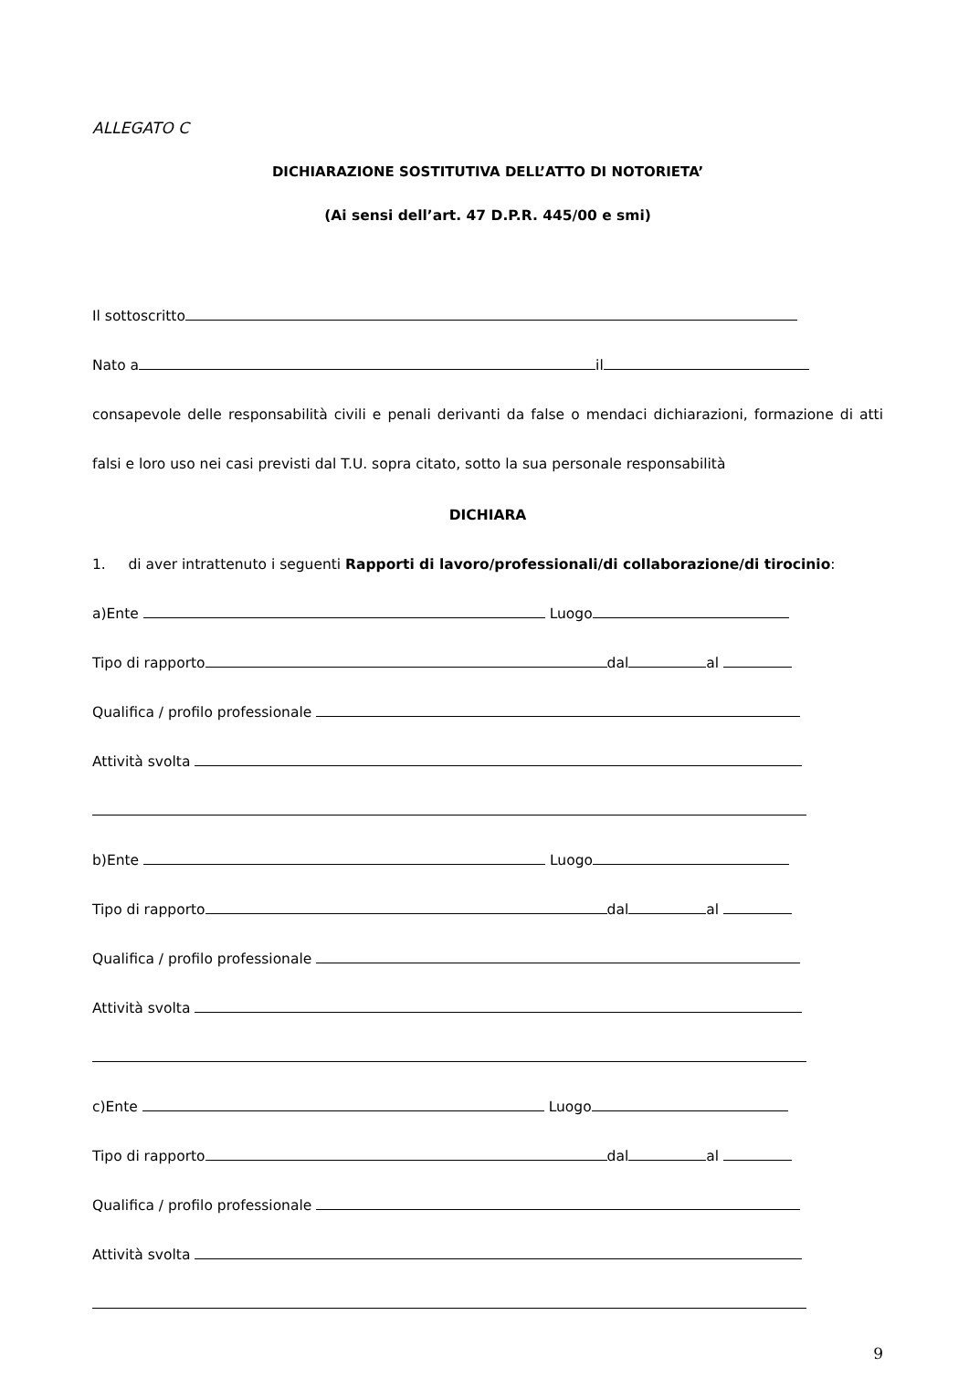ALLEGATO C
DICHIARAZIONE SOSTITUTIVA DELL’ATTO DI NOTORIETA’
(Ai sensi dell’art. 47 D.P.R. 445/00 e smi)
Il sottoscritto
Nato a il
consapevole delle responsabilità civili e penali derivanti da false o mendaci dichiarazioni, formazione di atti falsi e loro uso nei casi previsti dal T.U. sopra citato, sotto la sua personale responsabilità
DICHIARA
1. di aver intrattenuto i seguenti Rapporti di lavoro/professionali/di collaborazione/di tirocinio:
a)Ente Luogo
Tipo di rapporto dal al
Qualifica / profilo professionale
Attività svolta
b)Ente Luogo
Tipo di rapporto dal al
Qualifica / profilo professionale
Attività svolta
c)Ente Luogo
Tipo di rapporto dal al
Qualifica / profilo professionale
Attività svolta
9